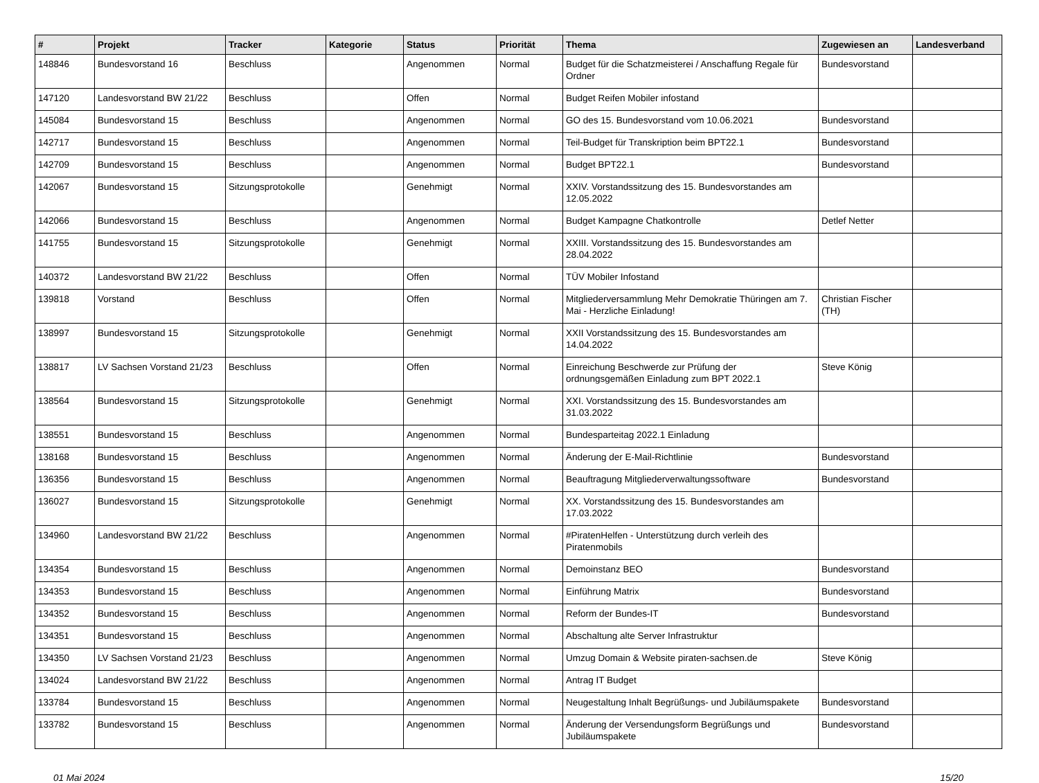| # | Projekt | Tracker | Kategorie | Status | Priorität | Thema | Zugewiesen an | Landesverband |
| --- | --- | --- | --- | --- | --- | --- | --- | --- |
| 148846 | Bundesvorstand 16 | Beschluss | | Angenommen | Normal | Budget für die Schatzmeisterei / Anschaffung Regale für Ordner | Bundesvorstand | |
| 147120 | Landesvorstand BW 21/22 | Beschluss | | Offen | Normal | Budget Reifen Mobiler infostand | | |
| 145084 | Bundesvorstand 15 | Beschluss | | Angenommen | Normal | GO des 15. Bundesvorstand vom 10.06.2021 | Bundesvorstand | |
| 142717 | Bundesvorstand 15 | Beschluss | | Angenommen | Normal | Teil-Budget für Transkription beim BPT22.1 | Bundesvorstand | |
| 142709 | Bundesvorstand 15 | Beschluss | | Angenommen | Normal | Budget BPT22.1 | Bundesvorstand | |
| 142067 | Bundesvorstand 15 | Sitzungsprotokolle | | Genehmigt | Normal | XXIV. Vorstandssitzung des 15. Bundesvorstandes am 12.05.2022 | | |
| 142066 | Bundesvorstand 15 | Beschluss | | Angenommen | Normal | Budget Kampagne Chatkontrolle | Detlef Netter | |
| 141755 | Bundesvorstand 15 | Sitzungsprotokolle | | Genehmigt | Normal | XXIII. Vorstandssitzung des 15. Bundesvorstandes am 28.04.2022 | | |
| 140372 | Landesvorstand BW 21/22 | Beschluss | | Offen | Normal | TÜV Mobiler Infostand | | |
| 139818 | Vorstand | Beschluss | | Offen | Normal | Mitgliederversammlung Mehr Demokratie Thüringen am 7. Mai - Herzliche Einladung! | Christian Fischer (TH) | |
| 138997 | Bundesvorstand 15 | Sitzungsprotokolle | | Genehmigt | Normal | XXII Vorstandssitzung des 15. Bundesvorstandes am 14.04.2022 | | |
| 138817 | LV Sachsen Vorstand 21/23 | Beschluss | | Offen | Normal | Einreichung Beschwerde zur Prüfung der ordnungsgemäßen Einladung zum BPT 2022.1 | Steve König | |
| 138564 | Bundesvorstand 15 | Sitzungsprotokolle | | Genehmigt | Normal | XXI. Vorstandssitzung des 15. Bundesvorstandes am 31.03.2022 | | |
| 138551 | Bundesvorstand 15 | Beschluss | | Angenommen | Normal | Bundesparteitag 2022.1 Einladung | | |
| 138168 | Bundesvorstand 15 | Beschluss | | Angenommen | Normal | Änderung der E-Mail-Richtlinie | Bundesvorstand | |
| 136356 | Bundesvorstand 15 | Beschluss | | Angenommen | Normal | Beauftragung Mitgliederverwaltungssoftware | Bundesvorstand | |
| 136027 | Bundesvorstand 15 | Sitzungsprotokolle | | Genehmigt | Normal | XX. Vorstandssitzung des 15. Bundesvorstandes am 17.03.2022 | | |
| 134960 | Landesvorstand BW 21/22 | Beschluss | | Angenommen | Normal | #PiratenHelfen - Unterstützung durch verleih des Piratenmobils | | |
| 134354 | Bundesvorstand 15 | Beschluss | | Angenommen | Normal | Demoinstanz BEO | Bundesvorstand | |
| 134353 | Bundesvorstand 15 | Beschluss | | Angenommen | Normal | Einführung Matrix | Bundesvorstand | |
| 134352 | Bundesvorstand 15 | Beschluss | | Angenommen | Normal | Reform der Bundes-IT | Bundesvorstand | |
| 134351 | Bundesvorstand 15 | Beschluss | | Angenommen | Normal | Abschaltung alte Server Infrastruktur | | |
| 134350 | LV Sachsen Vorstand 21/23 | Beschluss | | Angenommen | Normal | Umzug Domain & Website piraten-sachsen.de | Steve König | |
| 134024 | Landesvorstand BW 21/22 | Beschluss | | Angenommen | Normal | Antrag IT Budget | | |
| 133784 | Bundesvorstand 15 | Beschluss | | Angenommen | Normal | Neugestaltung Inhalt Begrüßungs- und Jubiläumspakete | Bundesvorstand | |
| 133782 | Bundesvorstand 15 | Beschluss | | Angenommen | Normal | Änderung der Versendungsform Begrüßungs und Jubiläumspakete | Bundesvorstand | |
01 Mai 2024 15/20